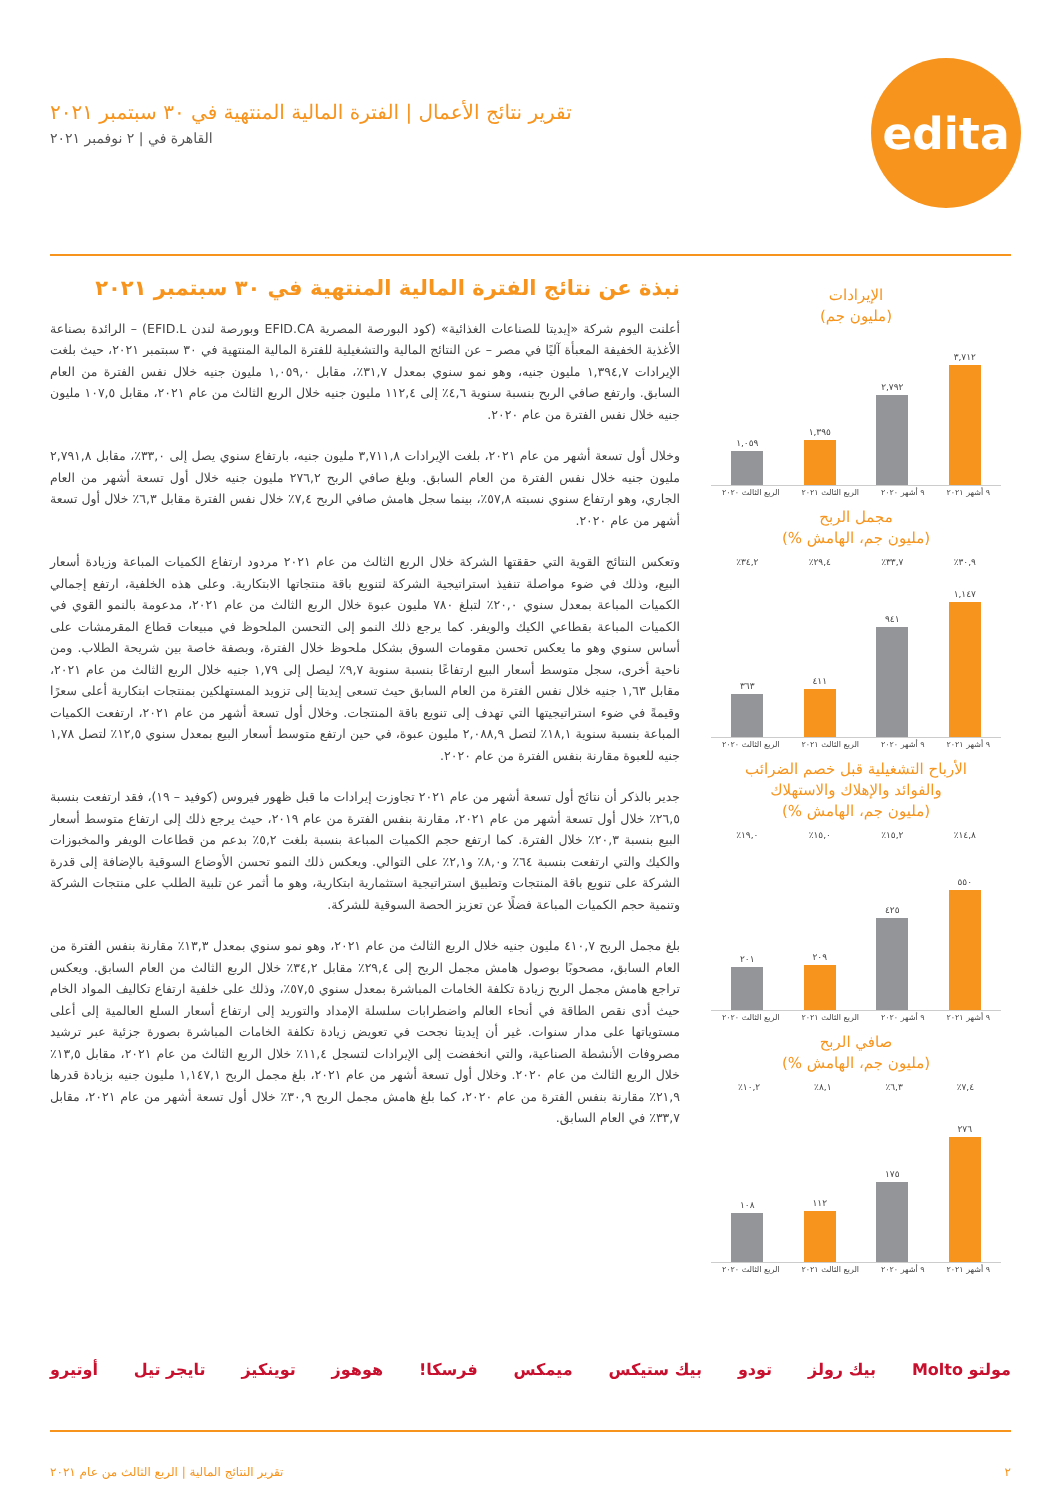edita
تقرير نتائج الأعمال | الفترة المالية المنتهية في ٣٠ سبتمبر ٢٠٢١
القاهرة في | ٢ نوفمبر ٢٠٢١
نبذة عن نتائج الفترة المالية المنتهية في ٣٠ سبتمبر ٢٠٢١
أعلنت اليوم شركة «إيديتا للصناعات الغذائية» (كود البورصة المصرية EFID.CA وبورصة لندن EFID.L) – الرائدة بصناعة الأغذية الخفيفة المعبأة آليًا في مصر – عن النتائج المالية والتشغيلية للفترة المالية المنتهية في ٣٠ سبتمبر ٢٠٢١، حيث بلغت الإيرادات ١,٣٩٤,٧ مليون جنيه، وهو نمو سنوي بمعدل ٣١,٧٪، مقابل ١,٠٥٩,٠ مليون جنيه خلال نفس الفترة من العام السابق. وارتفع صافي الربح بنسبة سنوية ٤,٦٪ إلى ١١٢,٤ مليون جنيه خلال الربع الثالث من عام ٢٠٢١، مقابل ١٠٧,٥ مليون جنيه خلال نفس الفترة من عام ٢٠٢٠.
وخلال أول تسعة أشهر من عام ٢٠٢١، بلغت الإيرادات ٣,٧١١,٨ مليون جنيه، بارتفاع سنوي يصل إلى ٣٣,٠٪، مقابل ٢,٧٩١,٨ مليون جنيه خلال نفس الفترة من العام السابق. وبلغ صافي الربح ٢٧٦,٢ مليون جنيه خلال أول تسعة أشهر من العام الجاري، وهو ارتفاع سنوي نسبته ٥٧,٨٪، بينما سجل هامش صافي الربح ٧,٤٪ خلال نفس الفترة مقابل ٦,٣٪ خلال أول تسعة أشهر من عام ٢٠٢٠.
وتعكس النتائج القوية التي حققتها الشركة خلال الربع الثالث من عام ٢٠٢١ مردود ارتفاع الكميات المباعة وزيادة أسعار البيع، وذلك في ضوء مواصلة تنفيذ استراتيجية الشركة لتنويع باقة منتجاتها الابتكارية. وعلى هذه الخلفية، ارتفع إجمالي الكميات المباعة بمعدل سنوي ٢٠,٠٪ لتبلغ ٧٨٠ مليون عبوة خلال الربع الثالث من عام ٢٠٢١، مدعومة بالنمو القوي في الكميات المباعة بقطاعي الكيك والويفر. كما يرجع ذلك النمو إلى التحسن الملحوظ في مبيعات قطاع المقرمشات على أساس سنوي وهو ما يعكس تحسن مقومات السوق بشكل ملحوظ خلال الفترة، وبصفة خاصة بين شريحة الطلاب. ومن ناحية أخرى، سجل متوسط أسعار البيع ارتفاعًا بنسبة سنوية ٩,٧٪ ليصل إلى ١,٧٩ جنيه خلال الربع الثالث من عام ٢٠٢١، مقابل ١,٦٣ جنيه خلال نفس الفترة من العام السابق حيث تسعى إيديتا إلى تزويد المستهلكين بمنتجات ابتكارية أعلى سعرًا وقيمةً في ضوء استراتيجيتها التي تهدف إلى تنويع باقة المنتجات. وخلال أول تسعة أشهر من عام ٢٠٢١، ارتفعت الكميات المباعة بنسبة سنوية ١٨,١٪ لتصل ٢,٠٨٨,٩ مليون عبوة، في حين ارتفع متوسط أسعار البيع بمعدل سنوي ١٢,٥٪ لتصل ١,٧٨ جنيه للعبوة مقارنة بنفس الفترة من عام ٢٠٢٠.
جدير بالذكر أن نتائج أول تسعة أشهر من عام ٢٠٢١ تجاوزت إيرادات ما قبل ظهور فيروس (كوفيد – ١٩)، فقد ارتفعت بنسبة ٢٦,٥٪ خلال أول تسعة أشهر من عام ٢٠٢١، مقارنة بنفس الفترة من عام ٢٠١٩، حيث يرجع ذلك إلى ارتفاع متوسط أسعار البيع بنسبة ٢٠,٣٪ خلال الفترة. كما ارتفع حجم الكميات المباعة بنسبة بلغت ٥,٢٪ بدعم من قطاعات الويفر والمخبوزات والكيك والتي ارتفعت بنسبة ٦٤٪ و٨,٠٪ و٢,١٪ على التوالي. ويعكس ذلك النمو تحسن الأوضاع السوقية بالإضافة إلى قدرة الشركة على تنويع باقة المنتجات وتطبيق استراتيجية استثمارية ابتكارية، وهو ما أثمر عن تلبية الطلب على منتجات الشركة وتنمية حجم الكميات المباعة فضلًا عن تعزيز الحصة السوقية للشركة.
بلغ مجمل الربح ٤١٠,٧ مليون جنيه خلال الربع الثالث من عام ٢٠٢١، وهو نمو سنوي بمعدل ١٣,٣٪ مقارنة بنفس الفترة من العام السابق، مصحوبًا بوصول هامش مجمل الربح إلى ٢٩,٤٪ مقابل ٣٤,٢٪ خلال الربع الثالث من العام السابق. ويعكس تراجع هامش مجمل الربح زيادة تكلفة الخامات المباشرة بمعدل سنوي ٥٧,٥٪، وذلك على خلفية ارتفاع تكاليف المواد الخام حيث أدى نقص الطاقة في أنحاء العالم واضطرابات سلسلة الإمداد والتوريد إلى ارتفاع أسعار السلع العالمية إلى أعلى مستوياتها على مدار سنوات. غير أن إيديتا نجحت في تعويض زيادة تكلفة الخامات المباشرة بصورة جزئية عبر ترشيد مصروفات الأنشطة الصناعية، والتي انخفضت إلى الإيرادات لتسجل ١١,٤٪ خلال الربع الثالث من عام ٢٠٢١، مقابل ١٣,٥٪ خلال الربع الثالث من عام ٢٠٢٠. وخلال أول تسعة أشهر من عام ٢٠٢١، بلغ مجمل الربح ١,١٤٧,١ مليون جنيه بزيادة قدرها ٢١,٩٪ مقارنة بنفس الفترة من عام ٢٠٢٠، كما بلغ هامش مجمل الربح ٣٠,٩٪ خلال أول تسعة أشهر من عام ٢٠٢١، مقابل ٣٣,٧٪ في العام السابق.
الإيرادات
(مليون جم)
٣,٧١٢
٢,٧٩٢
١,٣٩٥
١,٠٥٩
٩ أشهر ٢٠٢١ ٩ أشهر ٢٠٢٠ الربع الثالث ٢٠٢١ الربع الثالث ٢٠٢٠
مجمل الربح
(مليون جم، الهامش %)
٣٠,٩٪ ٣٣,٧٪ ٢٩,٤٪ ٣٤,٢٪
١,١٤٧
٩٤١
٤١١
٣٦٣
٩ أشهر ٢٠٢١ ٩ أشهر ٢٠٢٠ الربع الثالث ٢٠٢١ الربع الثالث ٢٠٢٠
الأرباح التشغيلية قبل خصم الضرائب
والفوائد والإهلاك والاستهلاك
(مليون جم، الهامش %)
١٤,٨٪ ١٥,٢٪ ١٥,٠٪ ١٩,٠٪
٥٥٠
٤٢٥
٢٠٩
٢٠١
٩ أشهر ٢٠٢١ ٩ أشهر ٢٠٢٠ الربع الثالث ٢٠٢١ الربع الثالث ٢٠٢٠
صافي الربح
(مليون جم، الهامش %)
٧,٤٪ ٦,٣٪ ٨,١٪ ١٠,٢٪
٢٧٦
١٧٥
١١٢
١٠٨
٩ أشهر ٢٠٢١ ٩ أشهر ٢٠٢٠ الربع الثالث ٢٠٢١ الربع الثالث ٢٠٢٠
مولتو Molto بيك رولز تودو بيك ستيكس ميمكس فرسكا! هوهوز توينكيز تايجر تيل أوتيرو
٢ تقرير النتائج المالية | الربع الثالث من عام ٢٠٢١